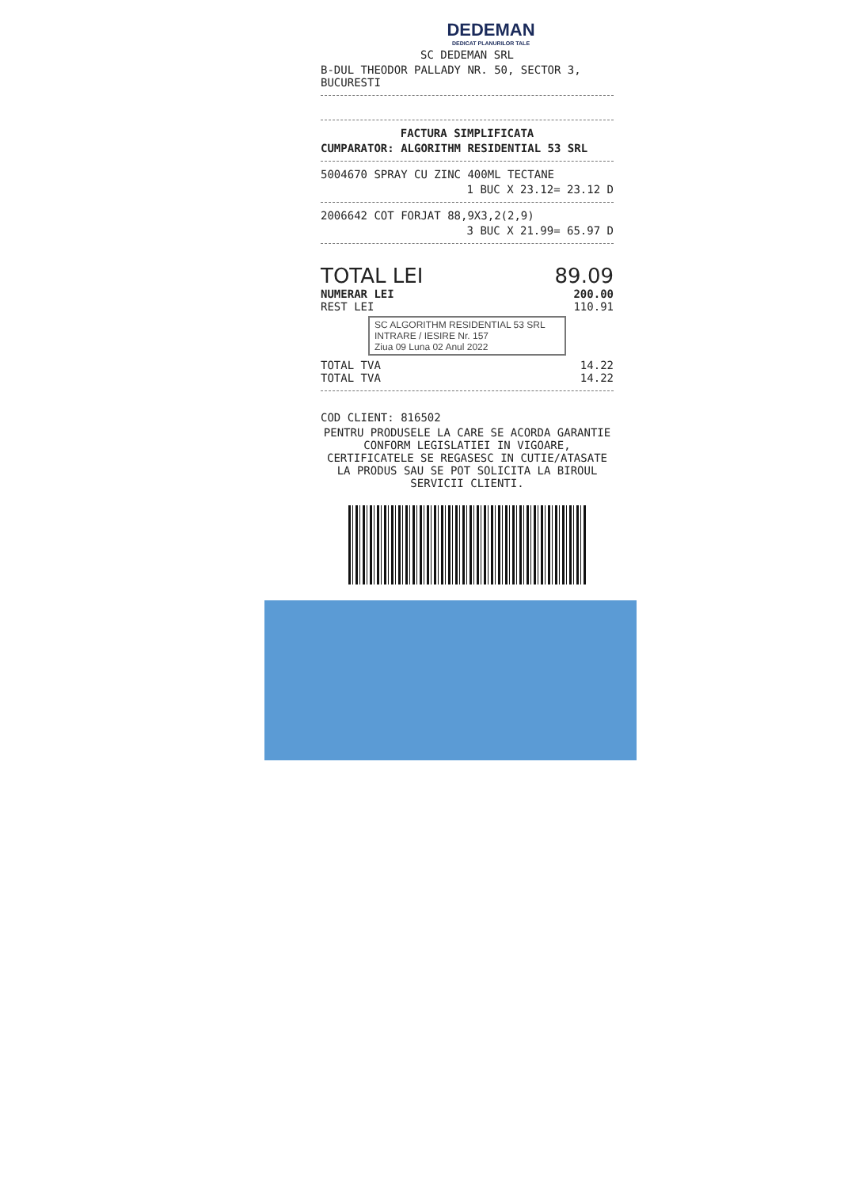DEDEMAN
DEDICAT PLANURILOR TALE
SC DEDEMAN SRL
B-DUL THEODOR PALLADY NR. 50, SECTOR 3,
BUCURESTI
FACTURA SIMPLIFICATA
CUMPARATOR: ALGORITHM RESIDENTIAL 53 SRL
5004670 SPRAY CU ZINC 400ML TECTANE
1 BUC X 23.12= 23.12 D
2006642 COT FORJAT 88,9X3,2(2,9)
3 BUC X 21.99= 65.97 D
TOTAL LEI 89.09
NUMERAR LEI 200.00
REST LEI 110.91
SC ALGORITHM RESIDENTIAL 53 SRL
INTRARE / IESIRE Nr. 157
Ziua 09 Luna 02 Anul 2022
TOTAL TVA 14.22
TOTAL TVA 14.22
COD CLIENT: 816502
PENTRU PRODUSELE LA CARE SE ACORDA GARANTIE CONFORM LEGISLATIEI IN VIGOARE, CERTIFICATELE SE REGASESC IN CUTIE/ATASATE LA PRODUS SAU SE POT SOLICITA LA BIROUL SERVICII CLIENTI.